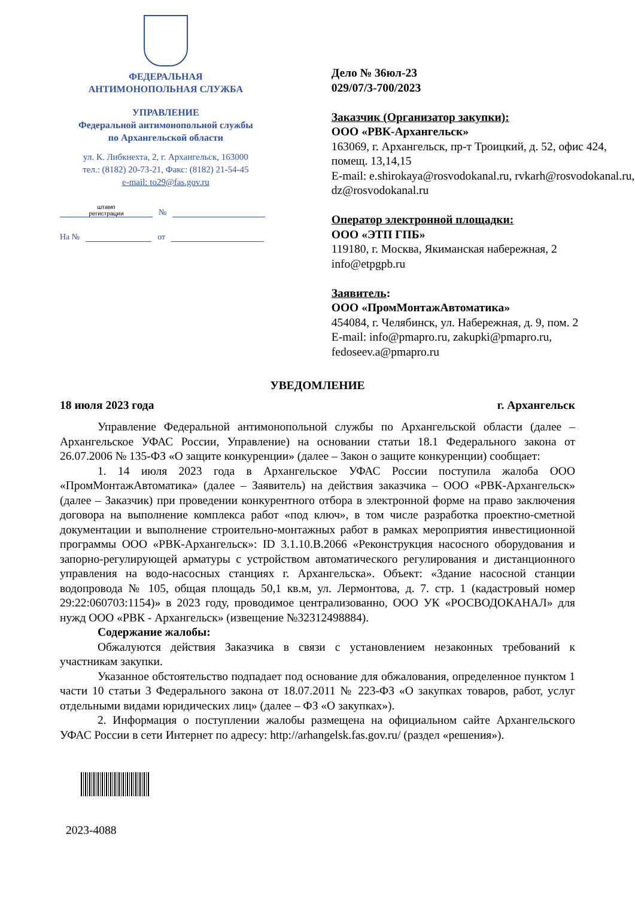ФЕДЕРАЛЬНАЯ
АНТИМОНОПОЛЬНАЯ СЛУЖБА
УПРАВЛЕНИЕ
Федеральной антимонопольной службы
по Архангельской области
ул. К. Либкнехта, 2, г. Архангельск, 163000
тел.: (8182) 20-73-21, Факс: (8182) 21-54-45
e-mail: to29@fas.gov.ru
штамп
регистрации №
На № от
Дело № 36юл-23
029/07/3-700/2023
Заказчик (Организатор закупки):
ООО «РВК-Архангельск»
163069, г. Архангельск, пр-т Троицкий, д. 52, офис 424, помещ. 13,14,15
E-mail: e.shirokaya@rosvodokanal.ru, rvkarh@rosvodokanal.ru, dz@rosvodokanal.ru
Оператор электронной площадки:
ООО «ЭТП ГПБ»
119180, г. Москва, Якиманская набережная, 2
info@etpgpb.ru
Заявитель:
ООО «ПромМонтажАвтоматика»
454084, г. Челябинск, ул. Набережная, д. 9, пом. 2
E-mail: info@pmapro.ru, zakupki@pmapro.ru, fedoseev.a@pmapro.ru
УВЕДОМЛЕНИЕ
18 июля 2023 года г. Архангельск
Управление Федеральной антимонопольной службы по Архангельской области (далее – Архангельское УФАС России, Управление) на основании статьи 18.1 Федерального закона от 26.07.2006 № 135-ФЗ «О защите конкуренции» (далее – Закон о защите конкуренции) сообщает:
1. 14 июля 2023 года в Архангельское УФАС России поступила жалоба ООО «ПромМонтажАвтоматика» (далее – Заявитель) на действия заказчика – ООО «РВК-Архангельск» (далее – Заказчик) при проведении конкурентного отбора в электронной форме на право заключения договора на выполнение комплекса работ «под ключ», в том числе разработка проектно-сметной документации и выполнение строительно-монтажных работ в рамках мероприятия инвестиционной программы ООО «РВК-Архангельск»: ID 3.1.10.В.2066 «Реконструкция насосного оборудования и запорно-регулирующей арматуры с устройством автоматического регулирования и дистанционного управления на водо-насосных станциях г. Архангельска». Объект: «Здание насосной станции водопровода № 105, общая площадь 50,1 кв.м, ул. Лермонтова, д. 7. стр. 1 (кадастровый номер 29:22:060703:1154)» в 2023 году, проводимое централизованно, ООО УК «РОСВОДОКАНАЛ» для нужд ООО «РВК - Архангельск» (извещение №32312498884).
Содержание жалобы:
Обжалуются действия Заказчика в связи с установлением незаконных требований к участникам закупки.
Указанное обстоятельство подпадает под основание для обжалования, определенное пунктом 1 части 10 статьи 3 Федерального закона от 18.07.2011 № 223-ФЗ «О закупках товаров, работ, услуг отдельными видами юридических лиц» (далее – ФЗ «О закупках»).
2. Информация о поступлении жалобы размещена на официальном сайте Архангельского УФАС России в сети Интернет по адресу: http://arhangelsk.fas.gov.ru/ (раздел «решения»).
2023-4088